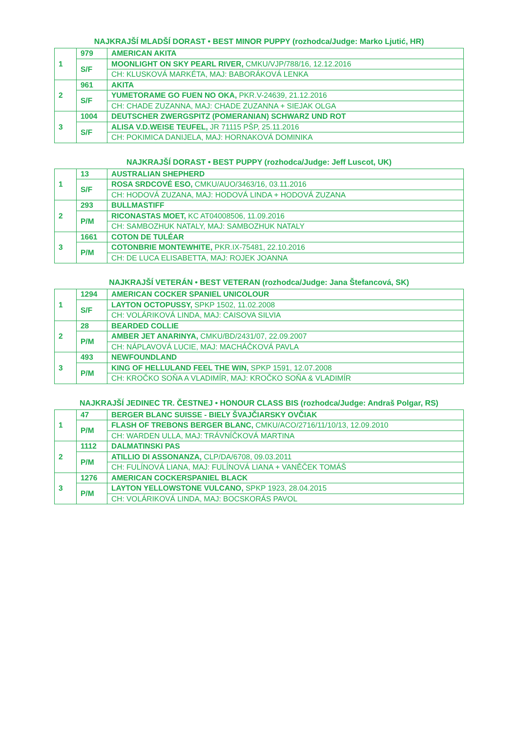NAJKRAJŠÍ MLADŠÍ DORAST • BEST MINOR PUPPY (rozhodca/Judge: Marko Ljutić, HR)
| 1 | 979 | AMERICAN AKITA |
| | S/F | MOONLIGHT ON SKY PEARL RIVER, CMKU/VJP/788/16, 12.12.2016 |
| | | CH: KLUSKOVÁ MARKÉTA, MAJ: BABORÁKOVÁ LENKA |
| 2 | 961 | AKITA |
| | S/F | YUMETORAME GO FUEN NO OKA, PKR.V-24639, 21.12.2016 |
| | | CH: CHADE ZUZANNA, MAJ: CHADE ZUZANNA + SIEJAK OLGA |
| 3 | 1004 | DEUTSCHER ZWERGSPITZ (POMERANIAN) SCHWARZ UND ROT |
| | S/F | ALISA V.D.WEISE TEUFEL, JR 71115 PŠP, 25.11.2016 |
| | | CH: POKIMICA DANIJELA, MAJ: HORNAKOVÁ DOMINIKA |
NAJKRAJŠÍ DORAST • BEST PUPPY (rozhodca/Judge: Jeff Luscot, UK)
| 1 | 13 | AUSTRALIAN SHEPHERD |
| | S/F | ROSA SRDCOVÉ ESO, CMKU/AUO/3463/16, 03.11.2016 |
| | | CH: HODOVÁ ZUZANA, MAJ: HODOVÁ LINDA + HODOVÁ ZUZANA |
| 2 | 293 | BULLMASTIFF |
| | P/M | RICONASTAS MOET, KC AT04008506, 11.09.2016 |
| | | CH: SAMBOZHUK NATALY, MAJ: SAMBOZHUK NATALY |
| 3 | 1661 | COTON DE TULÉAR |
| | P/M | COTONBRIE MONTEWHITE, PKR.IX-75481, 22.10.2016 |
| | | CH: DE LUCA ELISABETTA, MAJ: ROJEK JOANNA |
NAJKRAJŠÍ VETERÁN • BEST VETERAN (rozhodca/Judge: Jana Štefancová, SK)
| 1 | 1294 | AMERICAN COCKER SPANIEL UNICOLOUR |
| | S/F | LAYTON OCTOPUSSY, SPKP 1502, 11.02.2008 |
| | | CH: VOLÁRIKOVÁ LINDA, MAJ: CAISOVA SILVIA |
| 2 | 28 | BEARDED COLLIE |
| | P/M | AMBER JET ANARINYA, CMKU/BD/2431/07, 22.09.2007 |
| | | CH: NÁPLAVOVÁ LUCIE, MAJ: MACHÁČKOVÁ PAVLA |
| 3 | 493 | NEWFOUNDLAND |
| | P/M | KING OF HELLULAND FEEL THE WIN, SPKP 1591, 12.07.2008 |
| | | CH: KROČKO SOŇA A VLADIMÍR, MAJ: KROČKO SOŇA & VLADIMÍR |
NAJKRAJŠÍ JEDINEC TR. ČESTNEJ • HONOUR CLASS BIS (rozhodca/Judge: Andraš Polgar, RS)
| 1 | 47 | BERGER BLANC SUISSE - BIELY ŠVAJČIARSKY OVČIAK |
| | P/M | FLASH OF TREBONS BERGER BLANC, CMKU/ACO/2716/11/10/13, 12.09.2010 |
| | | CH: WARDEN ULLA, MAJ: TRÁVNÍČKOVÁ MARTINA |
| 2 | 1112 | DALMATINSKI PAS |
| | P/M | ATILLIO DI ASSONANZA, CLP/DA/6708, 09.03.2011 |
| | | CH: FULÍNOVÁ LIANA, MAJ: FULÍNOVÁ LIANA + VANĚČEK TOMÁŠ |
| 3 | 1276 | AMERICAN COCKERSPANIEL BLACK |
| | P/M | LAYTON YELLOWSTONE VULCANO, SPKP 1923, 28.04.2015 |
| | | CH: VOLÁRIKOVÁ LINDA, MAJ: BOCSKORÁS PAVOL |